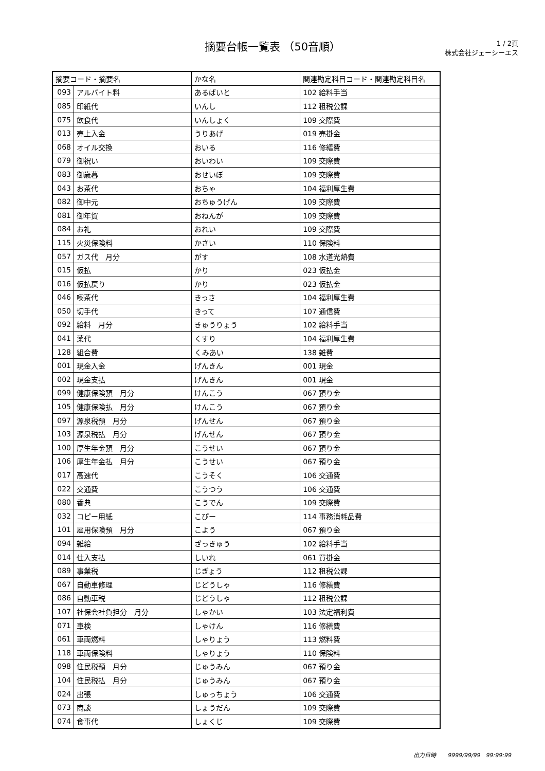摘要台帳一覧表 （50音順）
1 / 2頁
株式会社ジェーシーエス
| 摘要コード・摘要名 | | かな名 | 関連勘定科目コード・関連勘定科目名 |
| --- | --- | --- | --- |
| 093 | アルバイト料 | あるばいと | 102 給料手当 |
| 085 | 印紙代 | いんし | 112 租税公課 |
| 075 | 飲食代 | いんしょく | 109 交際費 |
| 013 | 売上入金 | うりあげ | 019 売掛金 |
| 068 | オイル交換 | おいる | 116 修繕費 |
| 079 | 御祝い | おいわい | 109 交際費 |
| 083 | 御歳暮 | おせいぼ | 109 交際費 |
| 043 | お茶代 | おちゃ | 104 福利厚生費 |
| 082 | 御中元 | おちゅうげん | 109 交際費 |
| 081 | 御年賀 | おねんが | 109 交際費 |
| 084 | お礼 | おれい | 109 交際費 |
| 115 | 火災保険料 | かさい | 110 保険料 |
| 057 | ガス代 月分 | がす | 108 水道光熱費 |
| 015 | 仮払 | かり | 023 仮払金 |
| 016 | 仮払戻り | かり | 023 仮払金 |
| 046 | 喫茶代 | きっさ | 104 福利厚生費 |
| 050 | 切手代 | きって | 107 通信費 |
| 092 | 給料 月分 | きゅうりょう | 102 給料手当 |
| 041 | 薬代 | くすり | 104 福利厚生費 |
| 128 | 組合費 | くみあい | 138 雑費 |
| 001 | 現金入金 | げんきん | 001 現金 |
| 002 | 現金支払 | げんきん | 001 現金 |
| 099 | 健康保険預 月分 | けんこう | 067 預り金 |
| 105 | 健康保険払 月分 | けんこう | 067 預り金 |
| 097 | 源泉税預 月分 | げんせん | 067 預り金 |
| 103 | 源泉税払 月分 | げんせん | 067 預り金 |
| 100 | 厚生年金預 月分 | こうせい | 067 預り金 |
| 106 | 厚生年金払 月分 | こうせい | 067 預り金 |
| 017 | 高速代 | こうそく | 106 交通費 |
| 022 | 交通費 | こうつう | 106 交通費 |
| 080 | 香典 | こうでん | 109 交際費 |
| 032 | コピー用紙 | こぴー | 114 事務消耗品費 |
| 101 | 雇用保険預 月分 | こよう | 067 預り金 |
| 094 | 雑給 | ざっきゅう | 102 給料手当 |
| 014 | 仕入支払 | しいれ | 061 買掛金 |
| 089 | 事業税 | じぎょう | 112 租税公課 |
| 067 | 自動車修理 | じどうしゃ | 116 修繕費 |
| 086 | 自動車税 | じどうしゃ | 112 租税公課 |
| 107 | 社保会社負担分 月分 | しゃかい | 103 法定福利費 |
| 071 | 車検 | しゃけん | 116 修繕費 |
| 061 | 車両燃料 | しゃりょう | 113 燃料費 |
| 118 | 車両保険料 | しゃりょう | 110 保険料 |
| 098 | 住民税預 月分 | じゅうみん | 067 預り金 |
| 104 | 住民税払 月分 | じゅうみん | 067 預り金 |
| 024 | 出張 | しゅっちょう | 106 交通費 |
| 073 | 商談 | しょうだん | 109 交際費 |
| 074 | 食事代 | しょくじ | 109 交際費 |
出力日時　　9999/99/99　99:99:99